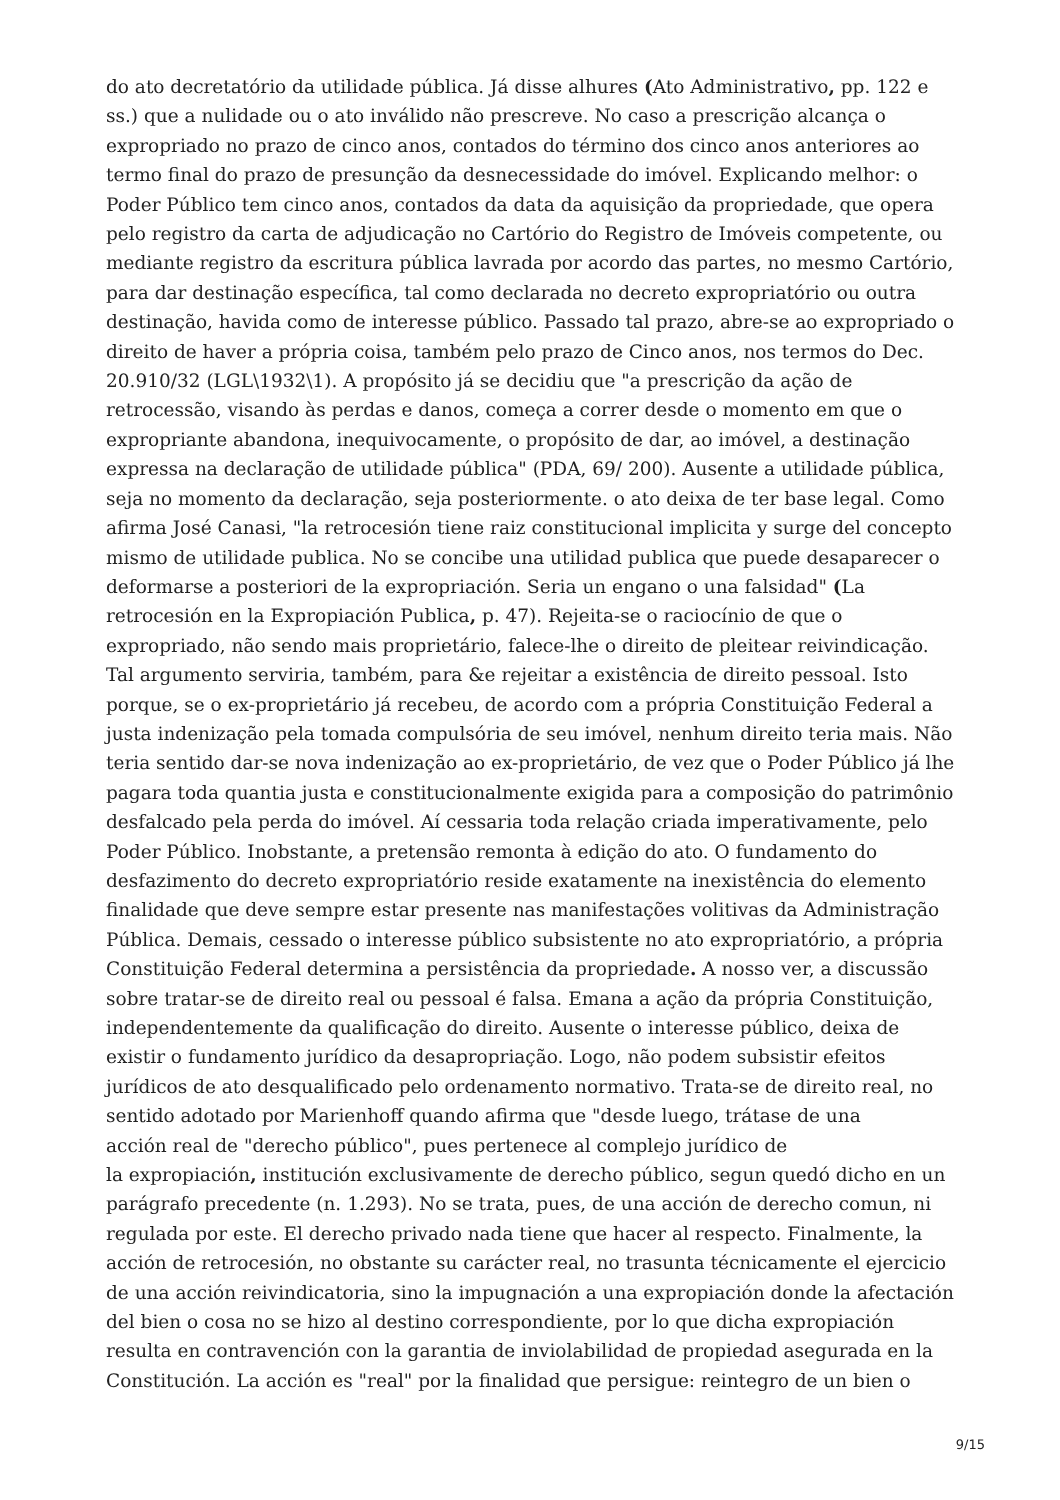do ato decretatório da utilidade pública. Já disse alhures (Ato Administrativo, pp. 122 e ss.) que a nulidade ou o ato inválido não prescreve. No caso a prescrição alcança o expropriado no prazo de cinco anos, contados do término dos cinco anos anteriores ao termo final do prazo de presunção da desnecessidade do imóvel. Explicando melhor: o Poder Público tem cinco anos, contados da data da aquisição da propriedade, que opera pelo registro da carta de adjudicação no Cartório do Registro de Imóveis competente, ou mediante registro da escritura pública lavrada por acordo das partes, no mesmo Cartório, para dar destinação específica, tal como declarada no decreto expropriatório ou outra destinação, havida como de interesse público. Passado tal prazo, abre-se ao expropriado o direito de haver a própria coisa, também pelo prazo de Cinco anos, nos termos do Dec. 20.910/32 (LGL\1932\1). A propósito já se decidiu que "a prescrição da ação de retrocessão, visando às perdas e danos, começa a correr desde o momento em que o expropriante abandona, inequivocamente, o propósito de dar, ao imóvel, a destinação expressa na declaração de utilidade pública" (PDA, 69/ 200). Ausente a utilidade pública, seja no momento da declaração, seja posteriormente. o ato deixa de ter base legal. Como afirma José Canasi, "la retrocesión tiene raiz constitucional implicita y surge del concepto mismo de utilidade publica. No se concibe una utilidad publica que puede desaparecer o deformarse a posteriori de la expropriación. Seria un engano o una falsidad" (La retrocesión en la Expropiación Publica, p. 47). Rejeita-se o raciocínio de que o expropriado, não sendo mais proprietário, falece-lhe o direito de pleitear reivindicação. Tal argumento serviria, também, para &e rejeitar a existência de direito pessoal. Isto porque, se o ex-proprietário já recebeu, de acordo com a própria Constituição Federal a justa indenização pela tomada compulsória de seu imóvel, nenhum direito teria mais. Não teria sentido dar-se nova indenização ao ex-proprietário, de vez que o Poder Público já lhe pagara toda quantia justa e constitucionalmente exigida para a composição do patrimônio desfalcado pela perda do imóvel. Aí cessaria toda relação criada imperativamente, pelo Poder Público. Inobstante, a pretensão remonta à edição do ato. O fundamento do desfazimento do decreto expropriatório reside exatamente na inexistência do elemento finalidade que deve sempre estar presente nas manifestações volitivas da Administração Pública. Demais, cessado o interesse público subsistente no ato expropriatório, a própria Constituição Federal determina a persistência da propriedade. A nosso ver, a discussão sobre tratar-se de direito real ou pessoal é falsa. Emana a ação da própria Constituição, independentemente da qualificação do direito. Ausente o interesse público, deixa de existir o fundamento jurídico da desapropriação. Logo, não podem subsistir efeitos jurídicos de ato desqualificado pelo ordenamento normativo. Trata-se de direito real, no sentido adotado por Marienhoff quando afirma que "desde luego, trátase de una
acción real de "derecho público", pues pertenece al complejo jurídico de
la expropiación, institución exclusivamente de derecho público, segun quedó dicho en un parágrafo precedente (n. 1.293). No se trata, pues, de una acción de derecho comun, ni regulada por este. El derecho privado nada tiene que hacer al respecto. Finalmente, la acción de retrocesión, no obstante su carácter real, no trasunta técnicamente el ejercicio de una acción reivindicatoria, sino la impugnación a una expropiación donde la afectación del bien o cosa no se hizo al destino correspondiente, por lo que dicha expropiación resulta en contravención con la garantia de inviolabilidad de propiedad asegurada en la Constitución. La acción es "real" por la finalidad que persigue: reintegro de un bien o
9/15